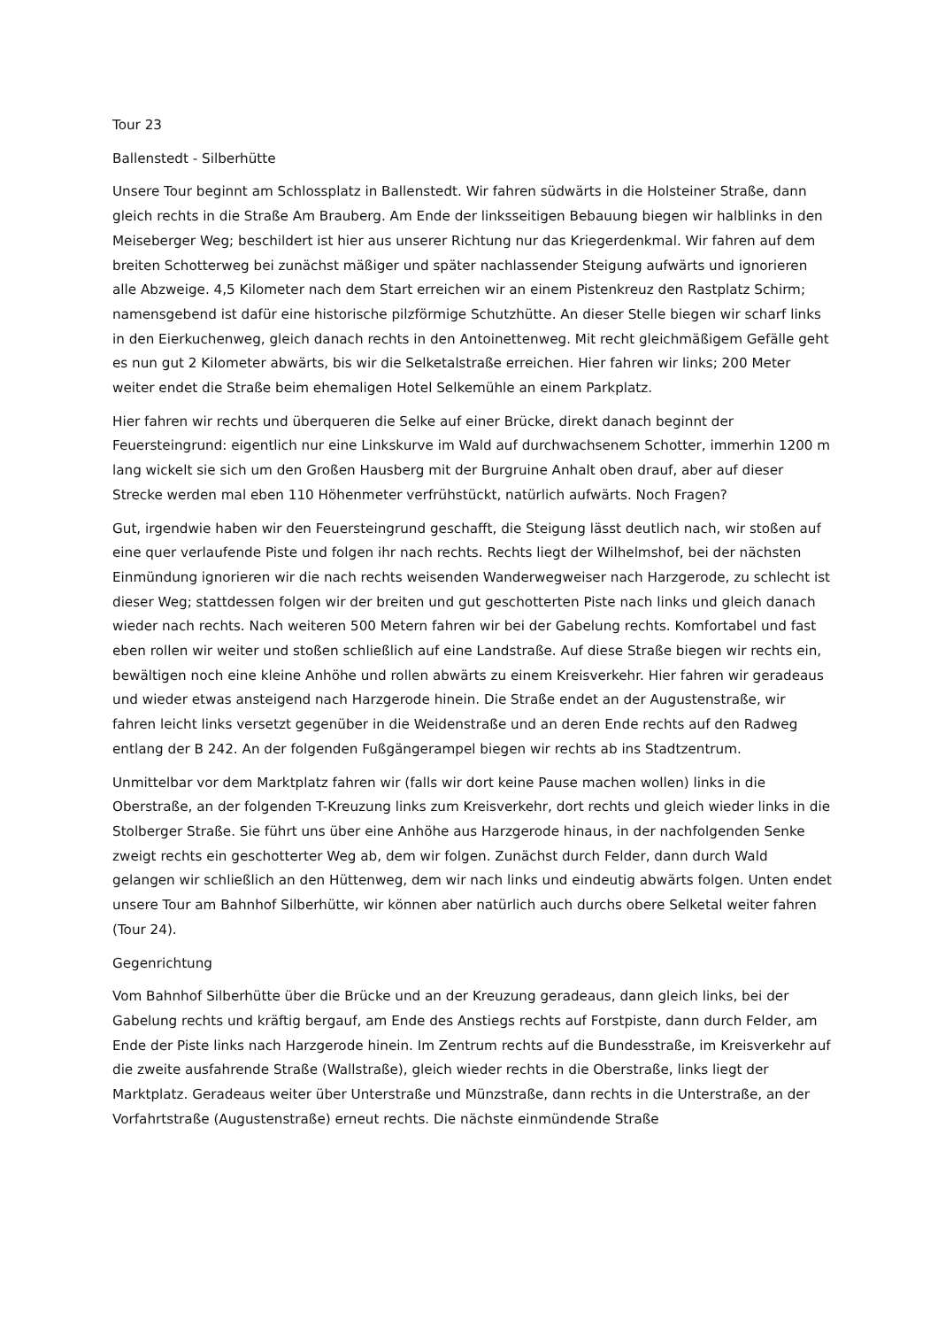Tour 23
Ballenstedt - Silberhütte
Unsere Tour beginnt am Schlossplatz in Ballenstedt. Wir fahren südwärts in die Holsteiner Straße, dann gleich rechts in die Straße Am Brauberg. Am Ende der linksseitigen Bebauung biegen wir halblinks in den Meiseberger Weg; beschildert ist hier aus unserer Richtung nur das Kriegerdenkmal. Wir fahren auf dem breiten Schotterweg bei zunächst mäßiger und später nachlassender Steigung aufwärts und ignorieren alle Abzweige. 4,5 Kilometer nach dem Start erreichen wir an einem Pistenkreuz den Rastplatz Schirm; namensgebend ist dafür eine historische pilzförmige Schutzhütte. An dieser Stelle biegen wir scharf links in den Eierkuchenweg, gleich danach rechts in den Antoinettenweg. Mit recht gleichmäßigem Gefälle geht es nun gut 2 Kilometer abwärts, bis wir die Selketalstraße erreichen. Hier fahren wir links; 200 Meter weiter endet die Straße beim ehemaligen Hotel Selkemühle an einem Parkplatz.
Hier fahren wir rechts und überqueren die Selke auf einer Brücke, direkt danach beginnt der Feuersteingrund: eigentlich nur eine Linkskurve im Wald auf durchwachsenem Schotter, immerhin 1200 m lang wickelt sie sich um den Großen Hausberg mit der Burgruine Anhalt oben drauf, aber auf dieser Strecke werden mal eben 110 Höhenmeter verfrühstückt, natürlich aufwärts. Noch Fragen?
Gut, irgendwie haben wir den Feuersteingrund geschafft, die Steigung lässt deutlich nach, wir stoßen auf eine quer verlaufende Piste und folgen ihr nach rechts. Rechts liegt der Wilhelmshof, bei der nächsten Einmündung ignorieren wir die nach rechts weisenden Wanderwegweiser nach Harzgerode, zu schlecht ist dieser Weg; stattdessen folgen wir der breiten und gut geschotterten Piste nach links und gleich danach wieder nach rechts. Nach weiteren 500 Metern fahren wir bei der Gabelung rechts. Komfortabel und fast eben rollen wir weiter und stoßen schließlich auf eine Landstraße. Auf diese Straße biegen wir rechts ein, bewältigen noch eine kleine Anhöhe und rollen abwärts zu einem Kreisverkehr. Hier fahren wir geradeaus und wieder etwas ansteigend nach Harzgerode hinein. Die Straße endet an der Augustenstraße, wir fahren leicht links versetzt gegenüber in die Weidenstraße und an deren Ende rechts auf den Radweg entlang der B 242. An der folgenden Fußgängerampel biegen wir rechts ab ins Stadtzentrum.
Unmittelbar vor dem Marktplatz fahren wir (falls wir dort keine Pause machen wollen) links in die Oberstraße, an der folgenden T-Kreuzung links zum Kreisverkehr, dort rechts und gleich wieder links in die Stolberger Straße. Sie führt uns über eine Anhöhe aus Harzgerode hinaus, in der nachfolgenden Senke zweigt rechts ein geschotterter Weg ab, dem wir folgen. Zunächst durch Felder, dann durch Wald gelangen wir schließlich an den Hüttenweg, dem wir nach links und eindeutig abwärts folgen. Unten endet unsere Tour am Bahnhof Silberhütte, wir können aber natürlich auch durchs obere Selketal weiter fahren (Tour 24).
Gegenrichtung
Vom Bahnhof Silberhütte über die Brücke und an der Kreuzung geradeaus, dann gleich links, bei der Gabelung rechts und kräftig bergauf, am Ende des Anstiegs rechts auf Forstpiste, dann durch Felder, am Ende der Piste links nach Harzgerode hinein. Im Zentrum rechts auf die Bundesstraße, im Kreisverkehr auf die zweite ausfahrende Straße (Wallstraße), gleich wieder rechts in die Oberstraße, links liegt der Marktplatz. Geradeaus weiter über Unterstraße und Münzstraße, dann rechts in die Unterstraße, an der Vorfahrtstraße (Augustenstraße) erneut rechts. Die nächste einmündende Straße